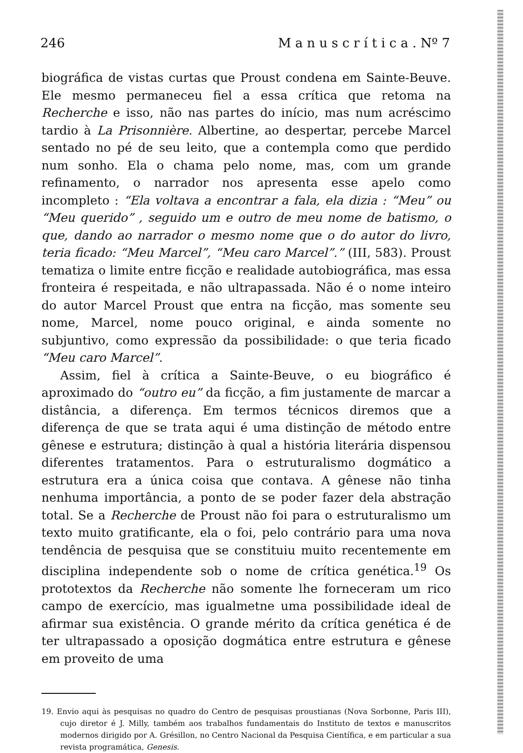246 M a n u s c r í t i c a . Nº 7
biográfica de vistas curtas que Proust condena em Sainte-Beuve. Ele mesmo permaneceu fiel a essa crítica que retoma na Recherche e isso, não nas partes do início, mas num acréscimo tardio à La Prisonnière. Albertine, ao despertar, percebe Marcel sentado no pé de seu leito, que a contempla como que perdido num sonho. Ela o chama pelo nome, mas, com um grande refinamento, o narrador nos apresenta esse apelo como incompleto : “Ela voltava a encontrar a fala, ela dizia : “Meu” ou “Meu querido” , seguido um e outro de meu nome de batismo, o que, dando ao narrador o mesmo nome que o do autor do livro, teria ficado: “Meu Marcel”, “Meu caro Marcel”.” (III, 583). Proust tematiza o limite entre ficção e realidade autobiográfica, mas essa fronteira é respeitada, e não ultrapassada. Não é o nome inteiro do autor Marcel Proust que entra na ficção, mas somente seu nome, Marcel, nome pouco original, e ainda somente no subjuntivo, como expressão da possibilidade: o que teria ficado “Meu caro Marcel”.
Assim, fiel à crítica a Sainte-Beuve, o eu biográfico é aproximado do “outro eu” da ficção, a fim justamente de marcar a distância, a diferença. Em termos técnicos diremos que a diferença de que se trata aqui é uma distinção de método entre gênese e estrutura; distinção à qual a história literária dispensou diferentes tratamentos. Para o estruturalismo dogmático a estrutura era a única coisa que contava. A gênese não tinha nenhuma importância, a ponto de se poder fazer dela abstração total. Se a Recherche de Proust não foi para o estruturalismo um texto muito gratificante, ela o foi, pelo contrário para uma nova tendência de pesquisa que se constituiu muito recentemente em disciplina independente sob o nome de crítica genética.<sup>19</sup> Os prototextos da Recherche não somente lhe forneceram um rico campo de exercício, mas igualmetne uma possibilidade ideal de afirmar sua existência. O grande mérito da crítica genética é de ter ultrapassado a oposição dogmática entre estrutura e gênese em proveito de uma
19. Envio aqui às pesquisas no quadro do Centro de pesquisas proustianas (Nova Sorbonne, Paris III), cujo diretor é J. Milly, também aos trabalhos fundamentais do Instituto de textos e manuscritos modernos dirigido por A. Grésillon, no Centro Nacional da Pesquisa Científica, e em particular a sua revista programática, Genesis.